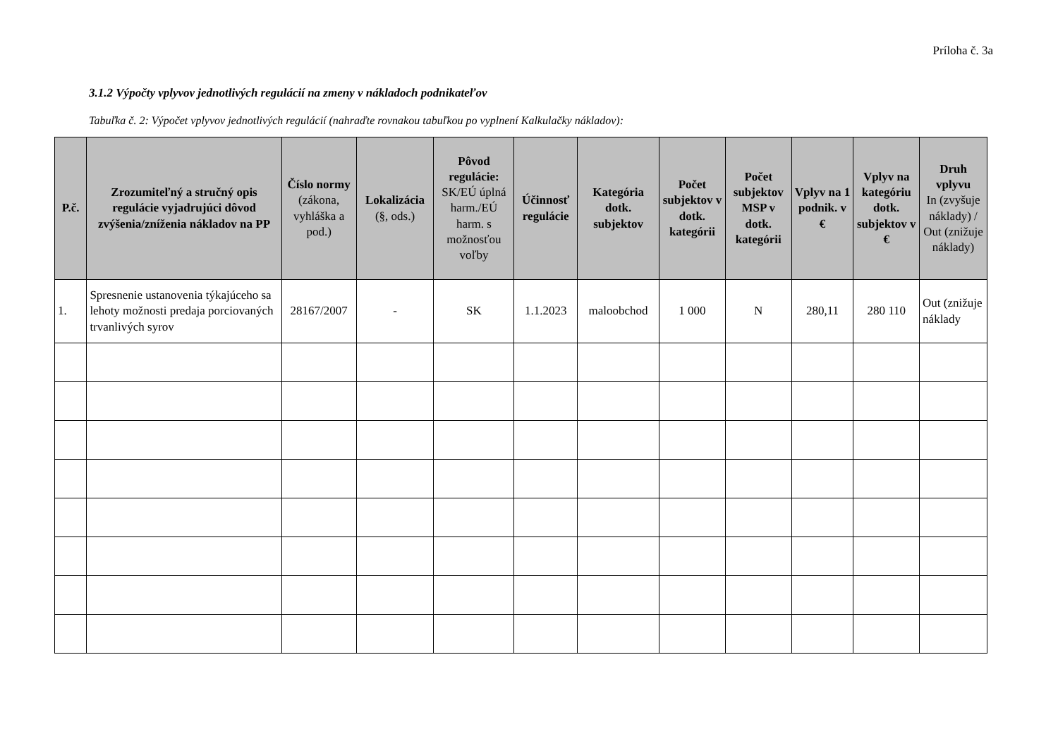Príloha č. 3a
3.1.2 Výpočty vplyvov jednotlivých regulácií na zmeny v nákladoch podnikateľov
Tabuľka č. 2: Výpočet vplyvov jednotlivých regulácií (nahraďte rovnakou tabuľkou po vyplnení Kalkulačky nákladov):
| P.č. | Zrozumiteľný a stručný opis regulácie vyjadrujúci dôvod zvýšenia/zníženia nákladov na PP | Číslo normy (zákona, vyhláška a pod.) | Lokalizácia (§, ods.) | Pôvod regulácie: SK/EÚ úplná harm./EÚ harm. s možnosťou voľby | Účinnosť regulácie | Kategória dotk. subjektov | Počet subjektov v dotk. kategórii | Počet subjektov MSP v dotk. kategórii | Vplyv na 1 podnik. v € | Vplyv na kategóriu dotk. subjektov v € | Druh vplyvu In (zvyšuje náklady) / Out (znižuje náklady) |
| --- | --- | --- | --- | --- | --- | --- | --- | --- | --- | --- | --- |
| 1. | Spresnenie ustanovenia týkajúceho sa lehoty možnosti predaja porciovaných trvanlivých syrov | 28167/2007 | - | SK | 1.1.2023 | maloobchod | 1 000 | N | 280,11 | 280 110 | Out (znižuje náklady |